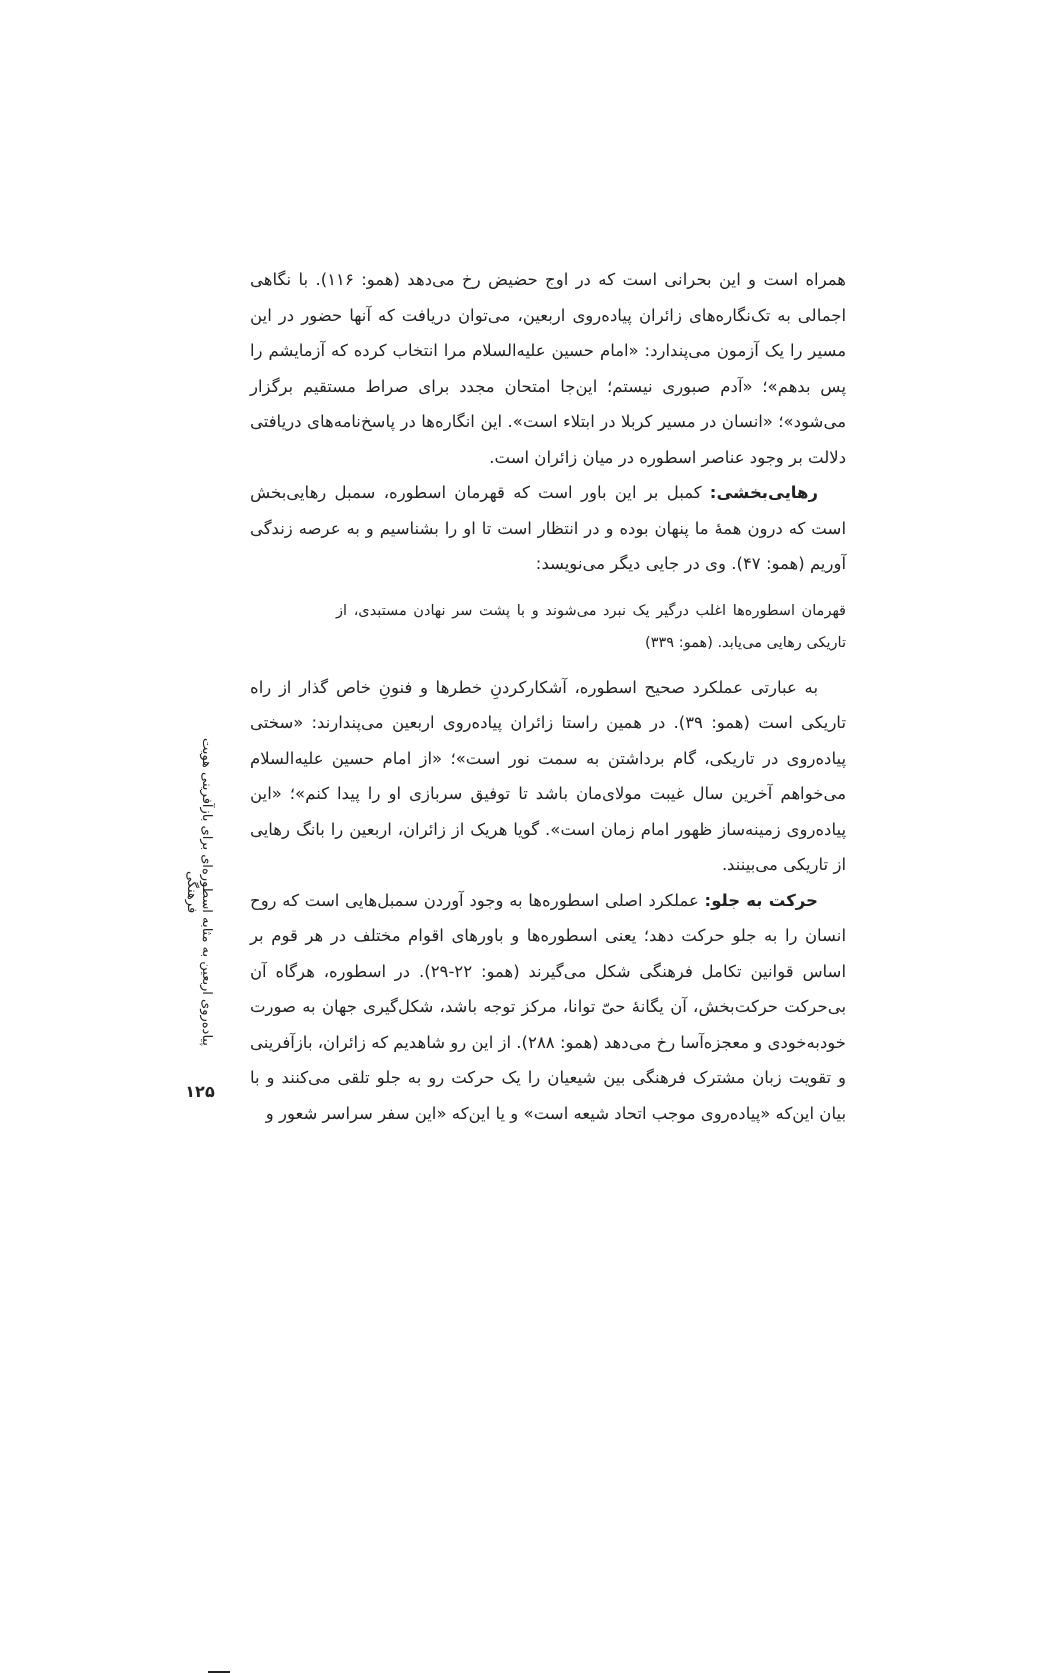همراه است و این بحرانی است که در اوج حضیض رخ می‌دهد (همو: ۱۱۶). با نگاهی اجمالی به تک‌نگاره‌های زائران پیاده‌روی اربعین، می‌توان دریافت که آنها حضور در این مسیر را یک آزمون می‌پندارد: «امام حسین علیه‌السلام مرا انتخاب کرده که آزمایشم را پس بدهم»؛ «آدم صبوری نیستم؛ این‌جا امتحان مجدد برای صراط مستقیم برگزار می‌شود»؛ «انسان در مسیر کربلا در ابتلاء است». این انگاره‌ها در پاسخ‌نامه‌های دریافتی دلالت بر وجود عناصر اسطوره در میان زائران است.
رهایی‌بخشی: کمبل بر این باور است که قهرمان اسطوره، سمبل رهایی‌بخش است که درون همهٔ ما پنهان بوده و در انتظار است تا او را بشناسیم و به عرصه زندگی آوریم (همو: ۴۷). وی در جایی دیگر می‌نویسد:
قهرمان اسطوره‌ها اغلب درگیر یک نبرد می‌شوند و با پشت سر نهادن مستبدی، از تاریکی رهایی می‌یابد. (همو: ۳۳۹)
به عبارتی عملکرد صحیح اسطوره، آشکارکردنِ خطرها و فنونِ خاص گذار از راه تاریکی است (همو: ۳۹). در همین راستا زائران پیاده‌روی اربعین می‌پندارند: «سختی پیاده‌روی در تاریکی، گام برداشتن به سمت نور است»؛ «از امام حسین علیه‌السلام می‌خواهم آخرین سال غیبت مولای‌مان باشد تا توفیق سربازی او را پیدا کنم»؛ «این پیاده‌روی زمینه‌ساز ظهور امام زمان است». گویا هریک از زائران، اربعین را بانگ رهایی از تاریکی می‌بینند.
حرکت به جلو: عملکرد اصلی اسطوره‌ها به وجود آوردن سمبل‌هایی است که روح انسان را به جلو حرکت دهد؛ یعنی اسطوره‌ها و باورهای اقوام مختلف در هر قوم بر اساس قوانین تکامل فرهنگی شکل می‌گیرند (همو: ۲۲-۲۹). در اسطوره، هرگاه آن بی‌حرکت حرکت‌بخش، آن یگانهٔ حیّ توانا، مرکز توجه باشد، شکل‌گیری جهان به صورت خودبه‌خودی و معجزه‌آسا رخ می‌دهد (همو: ۲۸۸). از این رو شاهدیم که زائران، بازآفرینی و تقویت زبان مشترک فرهنگی بین شیعیان را یک حرکت رو به جلو تلقی می‌کنند و با بیان این‌که «پیاده‌روی موجب اتحاد شیعه است» و یا این‌که «این سفر سراسر شعور و
پیاده‌روی اربعین به مثابه اسطوره‌ای برای بازآفرینی هویت فرهنگی
۱۲۵